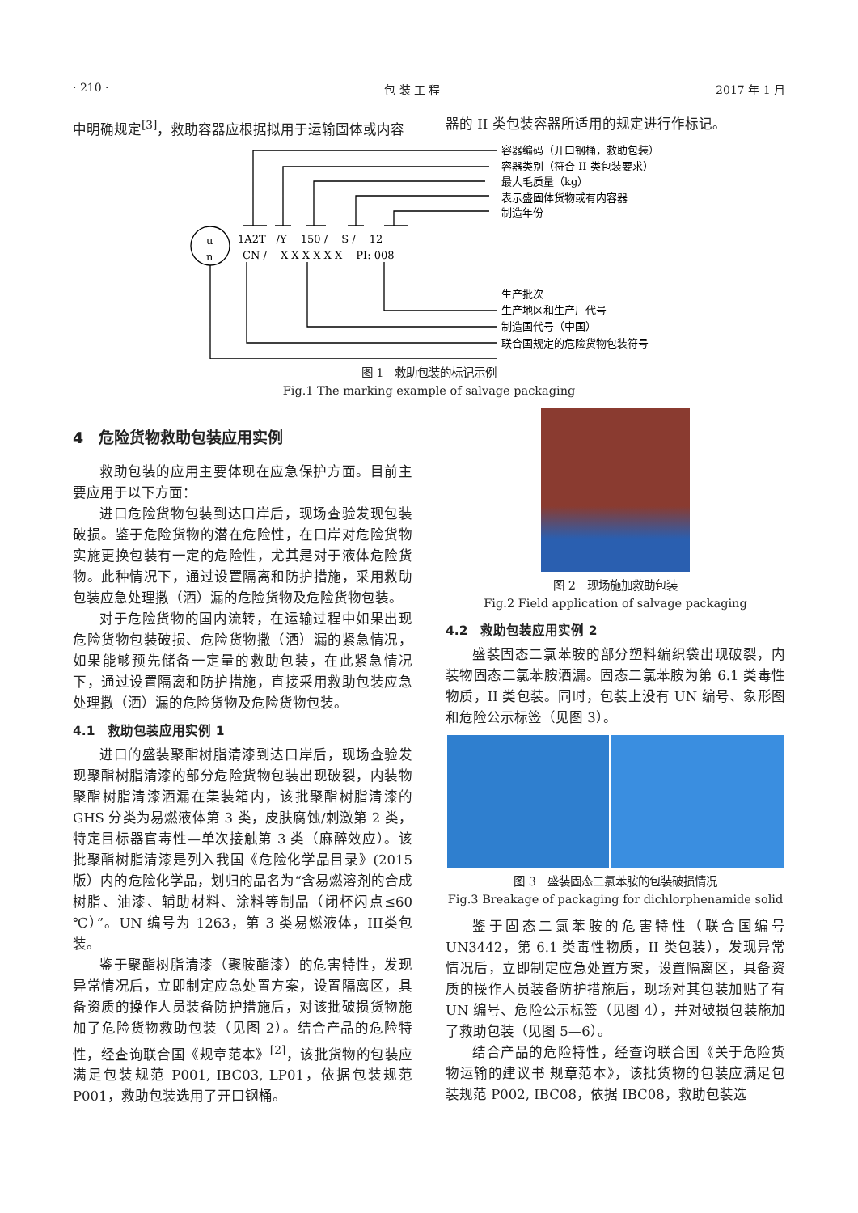· 210 · 包 装 工 程 2017 年 1 月
中明确规定<sup>[3]</sup>，救助容器应根据拟用于运输固体或内容 器的 II 类包装容器所适用的规定进行作标记。
u
n
1A2T　/Y　 150 /　 S /　 12
CN /　 X X X X X X　 PI: 008
容器编码（开口钢桶，救助包装）
容器类别（符合 II 类包装要求）
最大毛质量（kg）
表示盛固体货物或有内容器
制造年份
生产批次
生产地区和生产厂代号
制造国代号（中国）
联合国规定的危险货物包装符号
图 1　救助包装的标记示例
Fig.1 The marking example of salvage packaging
4　危险货物救助包装应用实例
救助包装的应用主要体现在应急保护方面。目前主要应用于以下方面：
进口危险货物包装到达口岸后，现场查验发现包装破损。鉴于危险货物的潜在危险性，在口岸对危险货物实施更换包装有一定的危险性，尤其是对于液体危险货物。此种情况下，通过设置隔离和防护措施，采用救助包装应急处理撒（洒）漏的危险货物及危险货物包装。
对于危险货物的国内流转，在运输过程中如果出现危险货物包装破损、危险货物撒（洒）漏的紧急情况，如果能够预先储备一定量的救助包装，在此紧急情况下，通过设置隔离和防护措施，直接采用救助包装应急处理撒（洒）漏的危险货物及危险货物包装。
4.1　救助包装应用实例 1
进口的盛装聚酯树脂清漆到达口岸后，现场查验发现聚酯树脂清漆的部分危险货物包装出现破裂，内装物聚酯树脂清漆洒漏在集装箱内，该批聚酯树脂清漆的 GHS 分类为易燃液体第 3 类，皮肤腐蚀/刺激第 2 类，特定目标器官毒性—单次接触第 3 类（麻醉效应）。该批聚酯树脂清漆是列入我国《危险化学品目录》(2015 版）内的危险化学品，划归的品名为“含易燃溶剂的合成树脂、油漆、辅助材料、涂料等制品（闭杯闪点≤60 ℃）”。UN 编号为 1263，第 3 类易燃液体，III类包装。
鉴于聚酯树脂清漆（聚胺酯漆）的危害特性，发现异常情况后，立即制定应急处置方案，设置隔离区，具备资质的操作人员装备防护措施后，对该批破损货物施加了危险货物救助包装（见图 2）。结合产品的危险特性，经查询联合国《规章范本》<sup>[2]</sup>，该批货物的包装应满足包装规范 P001, IBC03, LP01，依据包装规范 P001，救助包装选用了开口钢桶。
图 2　现场施加救助包装
Fig.2 Field application of salvage packaging
4.2　救助包装应用实例 2
盛装固态二氯苯胺的部分塑料编织袋出现破裂，内装物固态二氯苯胺洒漏。固态二氯苯胺为第 6.1 类毒性物质，II 类包装。同时，包装上没有 UN 编号、象形图和危险公示标签（见图 3）。
图 3　盛装固态二氯苯胺的包装破损情况
Fig.3 Breakage of packaging for dichlorphenamide solid
鉴于固态二氯苯胺的危害特性（联合国编号 UN3442，第 6.1 类毒性物质，II 类包装），发现异常情况后，立即制定应急处置方案，设置隔离区，具备资质的操作人员装备防护措施后，现场对其包装加贴了有 UN 编号、危险公示标签（见图 4），并对破损包装施加了救助包装（见图 5—6）。
结合产品的危险特性，经查询联合国《关于危险货物运输的建议书 规章范本》，该批货物的包装应满足包装规范 P002, IBC08，依据 IBC08，救助包装选